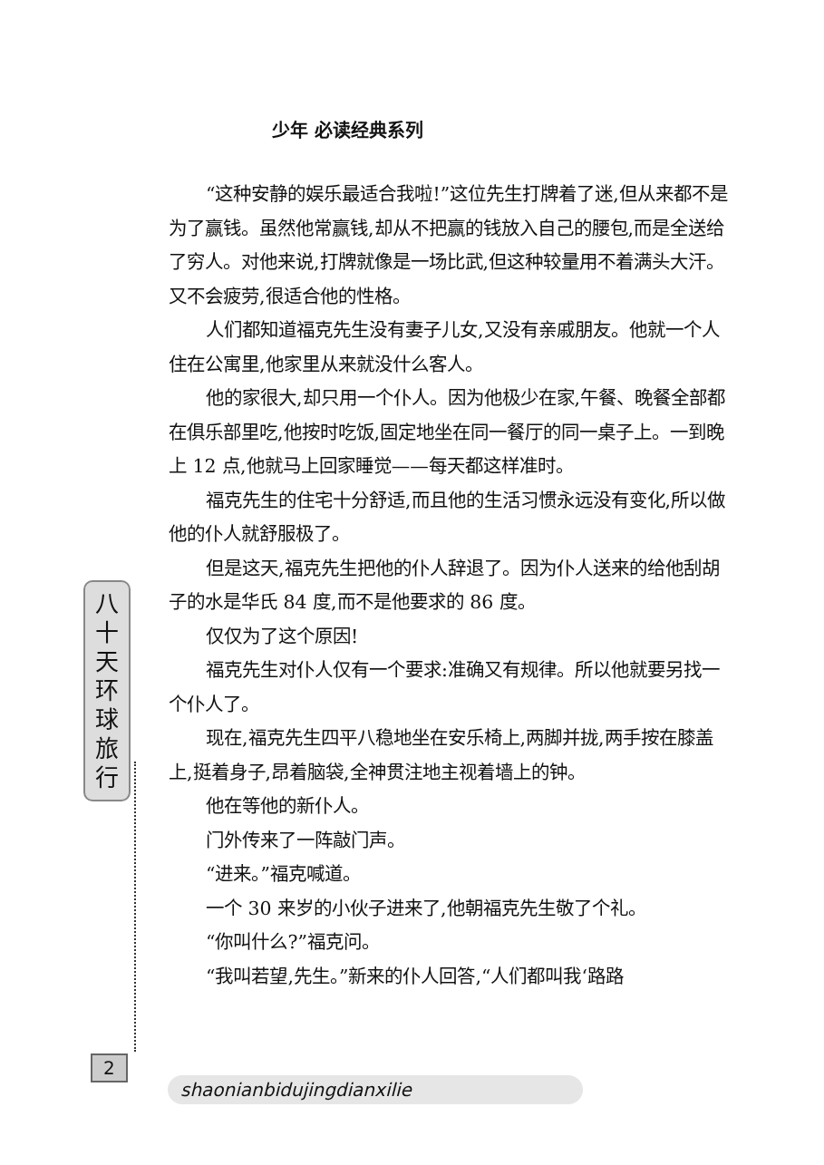少年 必读经典系列
八
十
天
环
球
旅
行
“这种安静的娱乐最适合我啦!”这位先生打牌着了迷,但从来都不是为了赢钱。虽然他常赢钱,却从不把赢的钱放入自己的腰包,而是全送给了穷人。对他来说,打牌就像是一场比武,但这种较量用不着满头大汗。又不会疲劳,很适合他的性格。
人们都知道福克先生没有妻子儿女,又没有亲戚朋友。他就一个人住在公寓里,他家里从来就没什么客人。
他的家很大,却只用一个仆人。因为他极少在家,午餐、晚餐全部都在俱乐部里吃,他按时吃饭,固定地坐在同一餐厅的同一桌子上。一到晚上 12 点,他就马上回家睡觉——每天都这样准时。
福克先生的住宅十分舒适,而且他的生活习惯永远没有变化,所以做他的仆人就舒服极了。
但是这天,福克先生把他的仆人辞退了。因为仆人送来的给他刮胡子的水是华氏 84 度,而不是他要求的 86 度。
仅仅为了这个原因!
福克先生对仆人仅有一个要求:准确又有规律。所以他就要另找一个仆人了。
现在,福克先生四平八稳地坐在安乐椅上,两脚并拢,两手按在膝盖上,挺着身子,昂着脑袋,全神贯注地主视着墙上的钟。
他在等他的新仆人。
门外传来了一阵敲门声。
“进来。”福克喊道。
一个 30 来岁的小伙子进来了,他朝福克先生敬了个礼。
“你叫什么?”福克问。
“我叫若望,先生。”新来的仆人回答,“人们都叫我‘路路
2
shaonianbidujingdianxilie